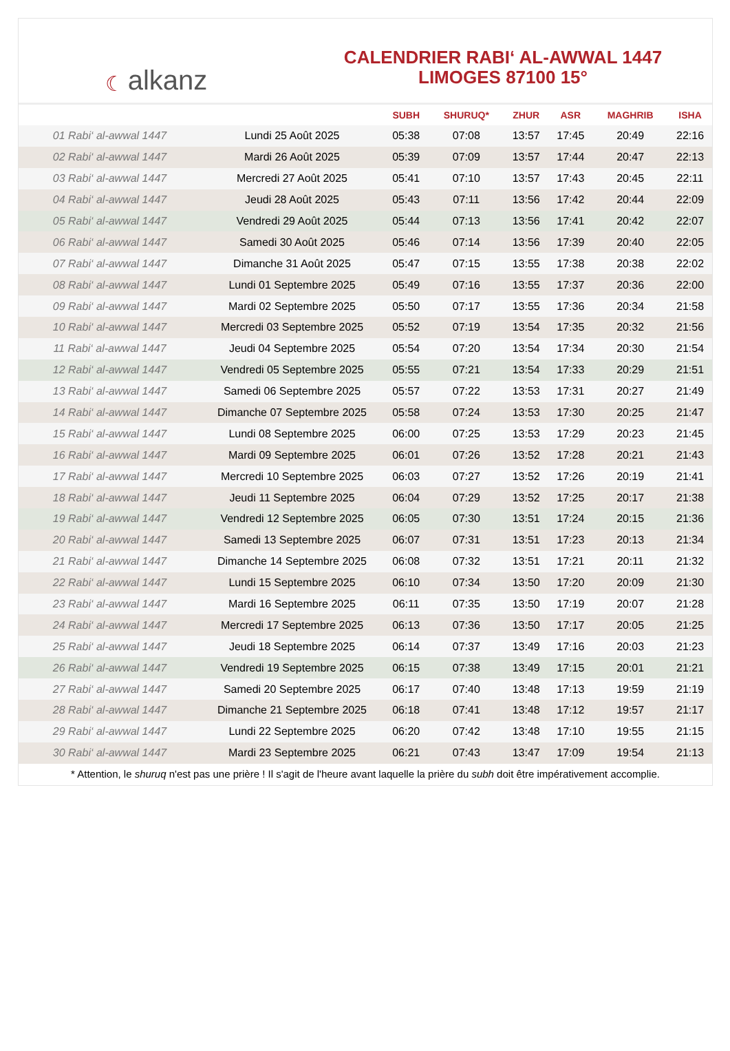☾ alkanz
CALENDRIER RABI‘ AL-AWWAL 1447
LIMOGES 87100 15°
| | | SUBH | SHURUQ* | ZHUR | ASR | MAGHRIB | ISHA |
| --- | --- | --- | --- | --- | --- | --- | --- |
| 01 Rabi‘ al-awwal 1447 | Lundi 25 Août 2025 | 05:38 | 07:08 | 13:57 | 17:45 | 20:49 | 22:16 |
| 02 Rabi‘ al-awwal 1447 | Mardi 26 Août 2025 | 05:39 | 07:09 | 13:57 | 17:44 | 20:47 | 22:13 |
| 03 Rabi‘ al-awwal 1447 | Mercredi 27 Août 2025 | 05:41 | 07:10 | 13:57 | 17:43 | 20:45 | 22:11 |
| 04 Rabi‘ al-awwal 1447 | Jeudi 28 Août 2025 | 05:43 | 07:11 | 13:56 | 17:42 | 20:44 | 22:09 |
| 05 Rabi‘ al-awwal 1447 | Vendredi 29 Août 2025 | 05:44 | 07:13 | 13:56 | 17:41 | 20:42 | 22:07 |
| 06 Rabi‘ al-awwal 1447 | Samedi 30 Août 2025 | 05:46 | 07:14 | 13:56 | 17:39 | 20:40 | 22:05 |
| 07 Rabi‘ al-awwal 1447 | Dimanche 31 Août 2025 | 05:47 | 07:15 | 13:55 | 17:38 | 20:38 | 22:02 |
| 08 Rabi‘ al-awwal 1447 | Lundi 01 Septembre 2025 | 05:49 | 07:16 | 13:55 | 17:37 | 20:36 | 22:00 |
| 09 Rabi‘ al-awwal 1447 | Mardi 02 Septembre 2025 | 05:50 | 07:17 | 13:55 | 17:36 | 20:34 | 21:58 |
| 10 Rabi‘ al-awwal 1447 | Mercredi 03 Septembre 2025 | 05:52 | 07:19 | 13:54 | 17:35 | 20:32 | 21:56 |
| 11 Rabi‘ al-awwal 1447 | Jeudi 04 Septembre 2025 | 05:54 | 07:20 | 13:54 | 17:34 | 20:30 | 21:54 |
| 12 Rabi‘ al-awwal 1447 | Vendredi 05 Septembre 2025 | 05:55 | 07:21 | 13:54 | 17:33 | 20:29 | 21:51 |
| 13 Rabi‘ al-awwal 1447 | Samedi 06 Septembre 2025 | 05:57 | 07:22 | 13:53 | 17:31 | 20:27 | 21:49 |
| 14 Rabi‘ al-awwal 1447 | Dimanche 07 Septembre 2025 | 05:58 | 07:24 | 13:53 | 17:30 | 20:25 | 21:47 |
| 15 Rabi‘ al-awwal 1447 | Lundi 08 Septembre 2025 | 06:00 | 07:25 | 13:53 | 17:29 | 20:23 | 21:45 |
| 16 Rabi‘ al-awwal 1447 | Mardi 09 Septembre 2025 | 06:01 | 07:26 | 13:52 | 17:28 | 20:21 | 21:43 |
| 17 Rabi‘ al-awwal 1447 | Mercredi 10 Septembre 2025 | 06:03 | 07:27 | 13:52 | 17:26 | 20:19 | 21:41 |
| 18 Rabi‘ al-awwal 1447 | Jeudi 11 Septembre 2025 | 06:04 | 07:29 | 13:52 | 17:25 | 20:17 | 21:38 |
| 19 Rabi‘ al-awwal 1447 | Vendredi 12 Septembre 2025 | 06:05 | 07:30 | 13:51 | 17:24 | 20:15 | 21:36 |
| 20 Rabi‘ al-awwal 1447 | Samedi 13 Septembre 2025 | 06:07 | 07:31 | 13:51 | 17:23 | 20:13 | 21:34 |
| 21 Rabi‘ al-awwal 1447 | Dimanche 14 Septembre 2025 | 06:08 | 07:32 | 13:51 | 17:21 | 20:11 | 21:32 |
| 22 Rabi‘ al-awwal 1447 | Lundi 15 Septembre 2025 | 06:10 | 07:34 | 13:50 | 17:20 | 20:09 | 21:30 |
| 23 Rabi‘ al-awwal 1447 | Mardi 16 Septembre 2025 | 06:11 | 07:35 | 13:50 | 17:19 | 20:07 | 21:28 |
| 24 Rabi‘ al-awwal 1447 | Mercredi 17 Septembre 2025 | 06:13 | 07:36 | 13:50 | 17:17 | 20:05 | 21:25 |
| 25 Rabi‘ al-awwal 1447 | Jeudi 18 Septembre 2025 | 06:14 | 07:37 | 13:49 | 17:16 | 20:03 | 21:23 |
| 26 Rabi‘ al-awwal 1447 | Vendredi 19 Septembre 2025 | 06:15 | 07:38 | 13:49 | 17:15 | 20:01 | 21:21 |
| 27 Rabi‘ al-awwal 1447 | Samedi 20 Septembre 2025 | 06:17 | 07:40 | 13:48 | 17:13 | 19:59 | 21:19 |
| 28 Rabi‘ al-awwal 1447 | Dimanche 21 Septembre 2025 | 06:18 | 07:41 | 13:48 | 17:12 | 19:57 | 21:17 |
| 29 Rabi‘ al-awwal 1447 | Lundi 22 Septembre 2025 | 06:20 | 07:42 | 13:48 | 17:10 | 19:55 | 21:15 |
| 30 Rabi‘ al-awwal 1447 | Mardi 23 Septembre 2025 | 06:21 | 07:43 | 13:47 | 17:09 | 19:54 | 21:13 |
* Attention, le shuruq n'est pas une prière ! Il s'agit de l'heure avant laquelle la prière du subh doit être impérativement accomplie.